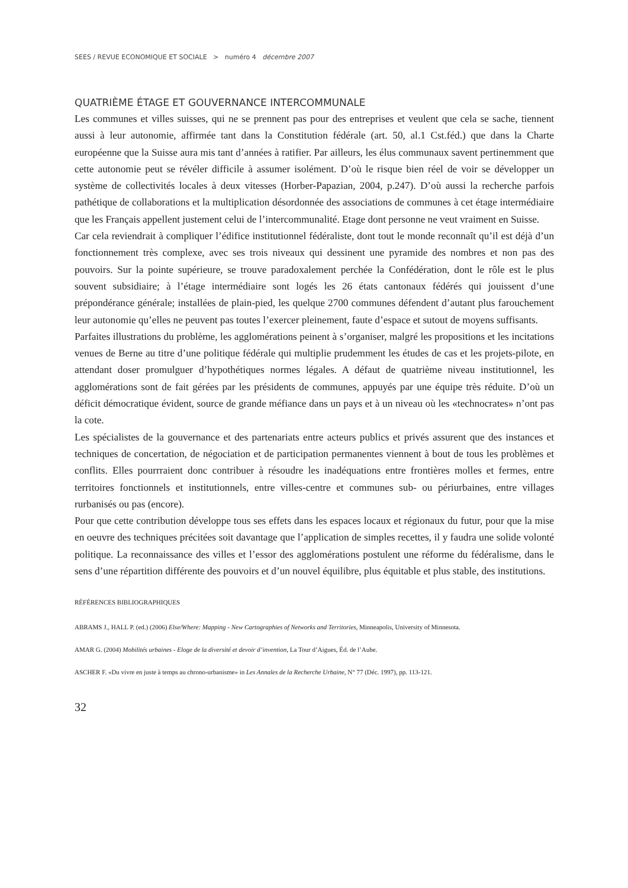SEES / REVUE ECONOMIQUE ET SOCIALE > numéro 4 décembre 2007
QUATRIÈME ÉTAGE ET GOUVERNANCE INTERCOMMUNALE
Les communes et villes suisses, qui ne se prennent pas pour des entreprises et veulent que cela se sache, tiennent aussi à leur autonomie, affirmée tant dans la Constitution fédérale (art. 50, al.1 Cst.féd.) que dans la Charte européenne que la Suisse aura mis tant d’années à ratifier. Par ailleurs, les élus communaux savent pertinemment que cette autonomie peut se révéler difficile à assumer isolément. D’où le risque bien réel de voir se développer un système de collectivités locales à deux vitesses (Horber-Papazian, 2004, p.247). D’où aussi la recherche parfois pathétique de collaborations et la multiplication désordonnée des associations de communes à cet étage intermédiaire que les Français appellent justement celui de l’intercommunalité. Etage dont personne ne veut vraiment en Suisse.
Car cela reviendrait à compliquer l’édifice institutionnel fédéraliste, dont tout le monde reconnaît qu’il est déjà d’un fonctionnement très complexe, avec ses trois niveaux qui dessinent une pyramide des nombres et non pas des pouvoirs. Sur la pointe supérieure, se trouve paradoxalement perchée la Confédération, dont le rôle est le plus souvent subsidiaire; à l’étage intermédiaire sont logés les 26 états cantonaux fédérés qui jouissent d’une prépondérance générale; installées de plain-pied, les quelque 2700 communes défendent d’autant plus farouchement leur autonomie qu’elles ne peuvent pas toutes l’exercer pleinement, faute d’espace et sutout de moyens suffisants.
Parfaites illustrations du problème, les agglomérations peinent à s’organiser, malgré les propositions et les incitations venues de Berne au titre d’une politique fédérale qui multiplie prudemment les études de cas et les projets-pilote, en attendant doser promulguer d’hypothétiques normes légales. A défaut de quatrième niveau institutionnel, les agglomérations sont de fait gérées par les présidents de communes, appuyés par une équipe très réduite. D’où un déficit démocratique évident, source de grande méfiance dans un pays et à un niveau où les «technocrates» n’ont pas la cote.
Les spécialistes de la gouvernance et des partenariats entre acteurs publics et privés assurent que des instances et techniques de concertation, de négociation et de participation permanentes viennent à bout de tous les problèmes et conflits. Elles pourrraient donc contribuer à résoudre les inadéquations entre frontières molles et fermes, entre territoires fonctionnels et institutionnels, entre villes-centre et communes sub- ou périurbaines, entre villages rurbanisés ou pas (encore).
Pour que cette contribution développe tous ses effets dans les espaces locaux et régionaux du futur, pour que la mise en oeuvre des techniques précitées soit davantage que l’application de simples recettes, il y faudra une solide volonté politique. La reconnaissance des villes et l’essor des agglomérations postulent une réforme du fédéralisme, dans le sens d’une répartition différente des pouvoirs et d’un nouvel équilibre, plus équitable et plus stable, des institutions.
RÉFÉRENCES BIBLIOGRAPHIQUES
ABRAMS J., HALL P. (ed.) (2006) Else/Where: Mapping - New Cartographies of Networks and Territories, Minneapolis, University of Minnesota.
AMAR G. (2004) Mobilités urbaines - Eloge de la diversité et devoir d’invention, La Tour d’Aigues, Éd. de l’Aube.
ASCHER F. «Du vivre en juste à temps au chrono-urbanisme» in Les Annales de la Recherche Urbaine, N° 77 (Déc. 1997), pp. 113-121.
32